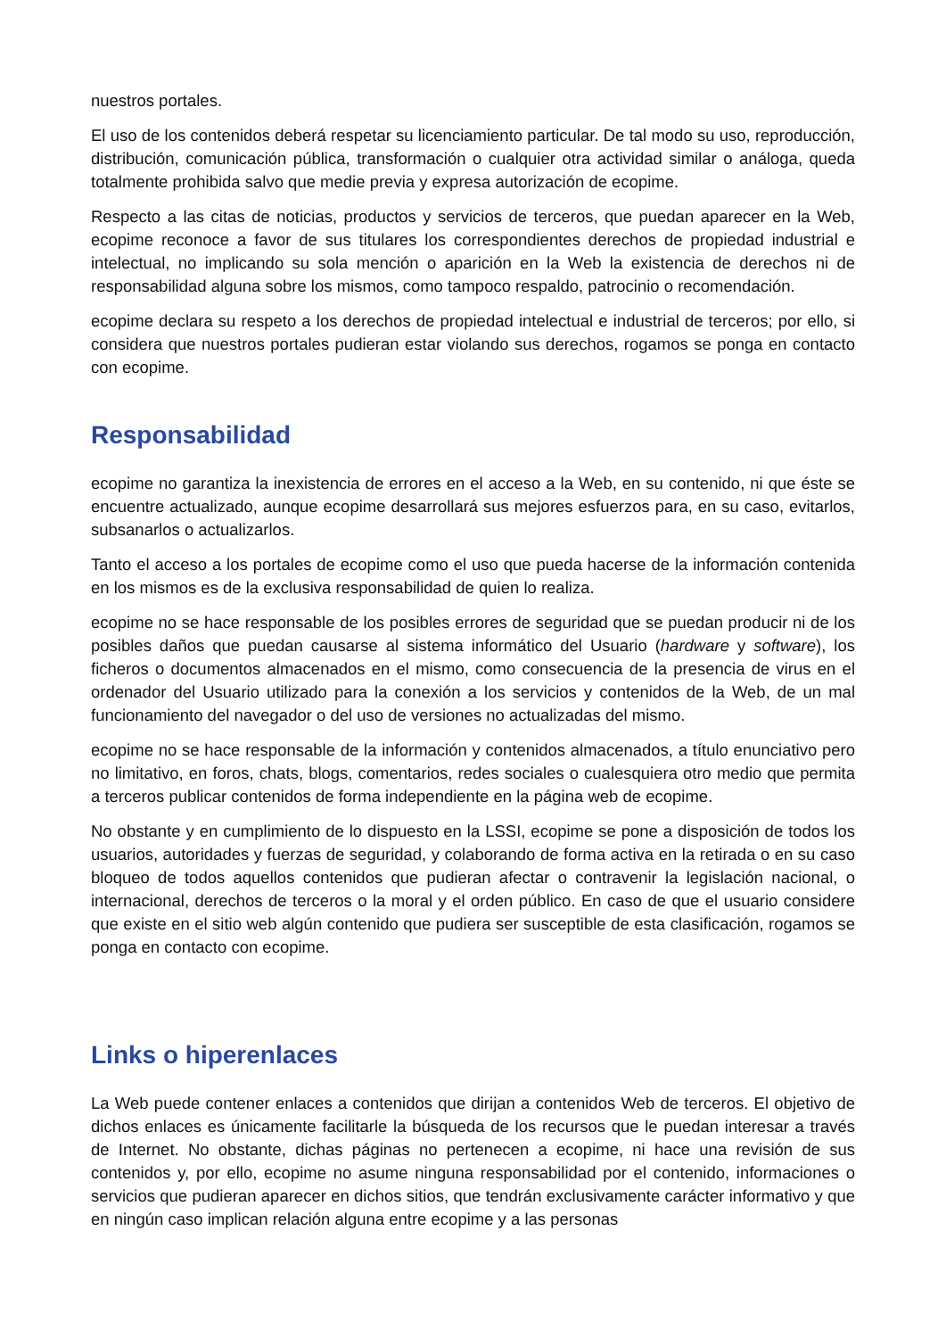nuestros portales.
El uso de los contenidos deberá respetar su licenciamiento particular. De tal modo su uso, reproducción, distribución, comunicación pública, transformación o cualquier otra actividad similar o análoga, queda totalmente prohibida salvo que medie previa y expresa autorización de ecopime.
Respecto a las citas de noticias, productos y servicios de terceros, que puedan aparecer en la Web, ecopime reconoce a favor de sus titulares los correspondientes derechos de propiedad industrial e intelectual, no implicando su sola mención o aparición en la Web la existencia de derechos ni de responsabilidad alguna sobre los mismos, como tampoco respaldo, patrocinio o recomendación.
ecopime declara su respeto a los derechos de propiedad intelectual e industrial de terceros; por ello, si considera que nuestros portales pudieran estar violando sus derechos, rogamos se ponga en contacto con ecopime.
Responsabilidad
ecopime no garantiza la inexistencia de errores en el acceso a la Web, en su contenido, ni que éste se encuentre actualizado, aunque ecopime desarrollará sus mejores esfuerzos para, en su caso, evitarlos, subsanarlos o actualizarlos.
Tanto el acceso a los portales de ecopime como el uso que pueda hacerse de la información contenida en los mismos es de la exclusiva responsabilidad de quien lo realiza.
ecopime no se hace responsable de los posibles errores de seguridad que se puedan producir ni de los posibles daños que puedan causarse al sistema informático del Usuario (hardware y software), los ficheros o documentos almacenados en el mismo, como consecuencia de la presencia de virus en el ordenador del Usuario utilizado para la conexión a los servicios y contenidos de la Web, de un mal funcionamiento del navegador o del uso de versiones no actualizadas del mismo.
ecopime no se hace responsable de la información y contenidos almacenados, a título enunciativo pero no limitativo, en foros, chats, blogs, comentarios, redes sociales o cualesquiera otro medio que permita a terceros publicar contenidos de forma independiente en la página web de ecopime.
No obstante y en cumplimiento de lo dispuesto en la LSSI, ecopime se pone a disposición de todos los usuarios, autoridades y fuerzas de seguridad, y colaborando de forma activa en la retirada o en su caso bloqueo de todos aquellos contenidos que pudieran afectar o contravenir la legislación nacional, o internacional, derechos de terceros o la moral y el orden público. En caso de que el usuario considere que existe en el sitio web algún contenido que pudiera ser susceptible de esta clasificación, rogamos se ponga en contacto con ecopime.
Links o hiperenlaces
La Web puede contener enlaces a contenidos que dirijan a contenidos Web de terceros. El objetivo de dichos enlaces es únicamente facilitarle la búsqueda de los recursos que le puedan interesar a través de Internet. No obstante, dichas páginas no pertenecen a ecopime, ni hace una revisión de sus contenidos y, por ello, ecopime no asume ninguna responsabilidad por el contenido, informaciones o servicios que pudieran aparecer en dichos sitios, que tendrán exclusivamente carácter informativo y que en ningún caso implican relación alguna entre ecopime y a las personas